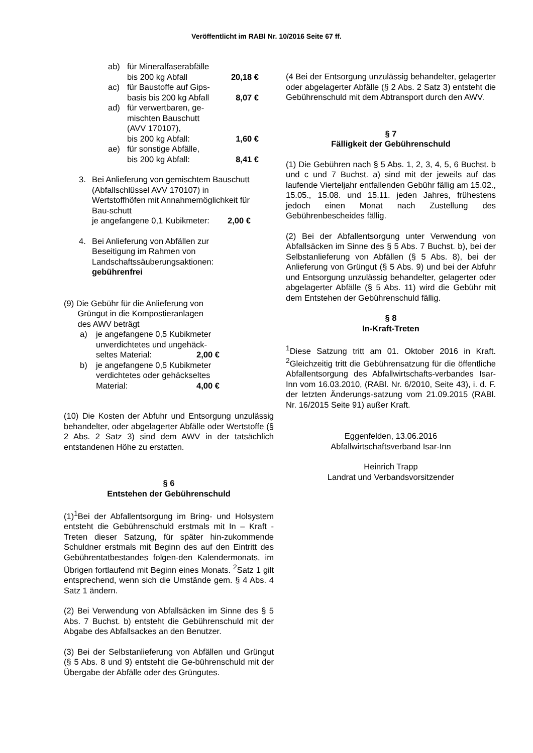Veröffentlicht im RABl Nr. 10/2016 Seite 67 ff.
ab) für Mineralfaserabfälle
bis 200 kg Abfall 20,18 €
ac) für Baustoffe auf Gips-
basis bis 200 kg Abfall 8,07 €
ad) für verwertbaren, ge-
mischten Bauschutt
(AVV 170107),
bis 200 kg Abfall: 1,60 €
ae) für sonstige Abfälle,
bis 200 kg Abfall: 8,41 €
3. Bei Anlieferung von gemischtem Bauschutt (Abfallschlüssel AVV 170107) in Wertstoffhöfen mit Annahmemöglichkeit für Bau-schutt
je angefangene 0,1 Kubikmeter: 2,00 €
4. Bei Anlieferung von Abfällen zur Beseitigung im Rahmen von Landschaftssäuberungsaktionen:
gebührenfrei
(9) Die Gebühr für die Anlieferung von
Grüngut in die Kompostieranlagen
des AWV beträgt
a) je angefangene 0,5 Kubikmeter unverdichtetes und ungehäck-
seltes Material: 2,00 €
b) je angefangene 0,5 Kubikmeter verdichtetes oder gehäckseltes
Material: 4,00 €
(10) Die Kosten der Abfuhr und Entsorgung unzulässig behandelter, oder abgelagerter Abfälle oder Wertstoffe (§ 2 Abs. 2 Satz 3) sind dem AWV in der tatsächlich entstandenen Höhe zu erstatten.
§ 6
Entstehen der Gebührenschuld
(1)<sup>1</sup>Bei der Abfallentsorgung im Bring- und Holsystem entsteht die Gebührenschuld erstmals mit In – Kraft - Treten dieser Satzung, für später hin-zukommende Schuldner erstmals mit Beginn des auf den Eintritt des Gebührentatbestandes folgen-den Kalendermonats, im Übrigen fortlaufend mit Beginn eines Monats. <sup>2</sup>Satz 1 gilt entsprechend, wenn sich die Umstände gem. § 4 Abs. 4 Satz 1 ändern.
(2) Bei Verwendung von Abfallsäcken im Sinne des § 5 Abs. 7 Buchst. b) entsteht die Gebührenschuld mit der Abgabe des Abfallsackes an den Benutzer.
(3) Bei der Selbstanlieferung von Abfällen und Grüngut (§ 5 Abs. 8 und 9) entsteht die Ge-bührenschuld mit der Übergabe der Abfälle oder des Grüngutes.
(4 Bei der Entsorgung unzulässig behandelter, gelagerter oder abgelagerter Abfälle (§ 2 Abs. 2 Satz 3) entsteht die Gebührenschuld mit dem Abtransport durch den AWV.
§ 7
Fälligkeit der Gebührenschuld
(1) Die Gebühren nach § 5 Abs. 1, 2, 3, 4, 5, 6 Buchst. b und c und 7 Buchst. a) sind mit der jeweils auf das laufende Vierteljahr entfallenden Gebühr fällig am 15.02., 15.05., 15.08. und 15.11. jeden Jahres, frühestens jedoch einen Monat nach Zustellung des Gebührenbescheides fällig.
(2) Bei der Abfallentsorgung unter Verwendung von Abfallsäcken im Sinne des § 5 Abs. 7 Buchst. b), bei der Selbstanlieferung von Abfällen (§ 5 Abs. 8), bei der Anlieferung von Grüngut (§ 5 Abs. 9) und bei der Abfuhr und Entsorgung unzulässig behandelter, gelagerter oder abgelagerter Abfälle (§ 5 Abs. 11) wird die Gebühr mit dem Entstehen der Gebührenschuld fällig.
§ 8
In-Kraft-Treten
<sup>1</sup> Diese Satzung tritt am 01. Oktober 2016 in Kraft. <sup>2</sup>Gleichzeitig tritt die Gebührensatzung für die öffentliche Abfallentsorgung des Abfallwirtschafts-verbandes Isar-Inn vom 16.03.2010, (RABl. Nr. 6/2010, Seite 43), i. d. F. der letzten Änderungs-satzung vom 21.09.2015 (RABl. Nr. 16/2015 Seite 91) außer Kraft.
Eggenfelden, 13.06.2016
Abfallwirtschaftsverband Isar-Inn
Heinrich Trapp
Landrat und Verbandsvorsitzender